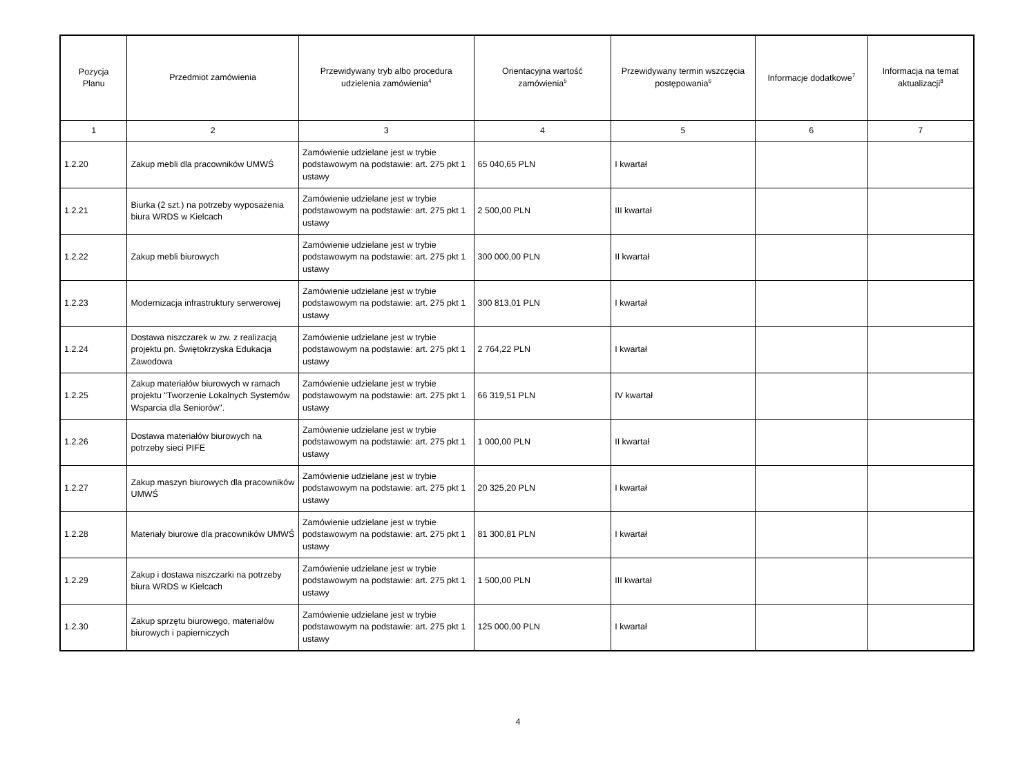| Pozycja Planu | Przedmiot zamówienia | Przewidywany tryb albo procedura udzielenia zamówienia<sup>4</sup> | Orientacyjna wartość zamówienia<sup>5</sup> | Przewidywany termin wszczęcia postępowania<sup>6</sup> | Informacje dodatkowe<sup>7</sup> | Informacja na temat aktualizacji<sup>8</sup> |
| --- | --- | --- | --- | --- | --- | --- |
| 1 | 2 | 3 | 4 | 5 | 6 | 7 |
| 1.2.20 | Zakup mebli dla pracowników UMWŚ | Zamówienie udzielane jest w trybie podstawowym na podstawie: art. 275 pkt 1 ustawy | 65 040,65 PLN | I kwartał | | |
| 1.2.21 | Biurka (2 szt.) na potrzeby wyposażenia biura WRDS w Kielcach | Zamówienie udzielane jest w trybie podstawowym na podstawie: art. 275 pkt 1 ustawy | 2 500,00 PLN | III kwartał | | |
| 1.2.22 | Zakup mebli biurowych | Zamówienie udzielane jest w trybie podstawowym na podstawie: art. 275 pkt 1 ustawy | 300 000,00 PLN | II kwartał | | |
| 1.2.23 | Modernizacja infrastruktury serwerowej | Zamówienie udzielane jest w trybie podstawowym na podstawie: art. 275 pkt 1 ustawy | 300 813,01 PLN | I kwartał | | |
| 1.2.24 | Dostawa niszczarek w zw. z realizacją projektu pn. Świętokrzyska Edukacja Zawodowa | Zamówienie udzielane jest w trybie podstawowym na podstawie: art. 275 pkt 1 ustawy | 2 764,22 PLN | I kwartał | | |
| 1.2.25 | Zakup materiałów biurowych w ramach projektu "Tworzenie Lokalnych Systemów Wsparcia dla Seniorów". | Zamówienie udzielane jest w trybie podstawowym na podstawie: art. 275 pkt 1 ustawy | 66 319,51 PLN | IV kwartał | | |
| 1.2.26 | Dostawa materiałów biurowych na potrzeby sieci PIFE | Zamówienie udzielane jest w trybie podstawowym na podstawie: art. 275 pkt 1 ustawy | 1 000,00 PLN | II kwartał | | |
| 1.2.27 | Zakup maszyn biurowych dla pracowników UMWŚ | Zamówienie udzielane jest w trybie podstawowym na podstawie: art. 275 pkt 1 ustawy | 20 325,20 PLN | I kwartał | | |
| 1.2.28 | Materiały biurowe dla pracowników UMWŚ | Zamówienie udzielane jest w trybie podstawowym na podstawie: art. 275 pkt 1 ustawy | 81 300,81 PLN | I kwartał | | |
| 1.2.29 | Zakup i dostawa niszczarki na potrzeby biura WRDS w Kielcach | Zamówienie udzielane jest w trybie podstawowym na podstawie: art. 275 pkt 1 ustawy | 1 500,00 PLN | III kwartał | | |
| 1.2.30 | Zakup sprzętu biurowego, materiałów biurowych i papierniczych | Zamówienie udzielane jest w trybie podstawowym na podstawie: art. 275 pkt 1 ustawy | 125 000,00 PLN | I kwartał | | |
4